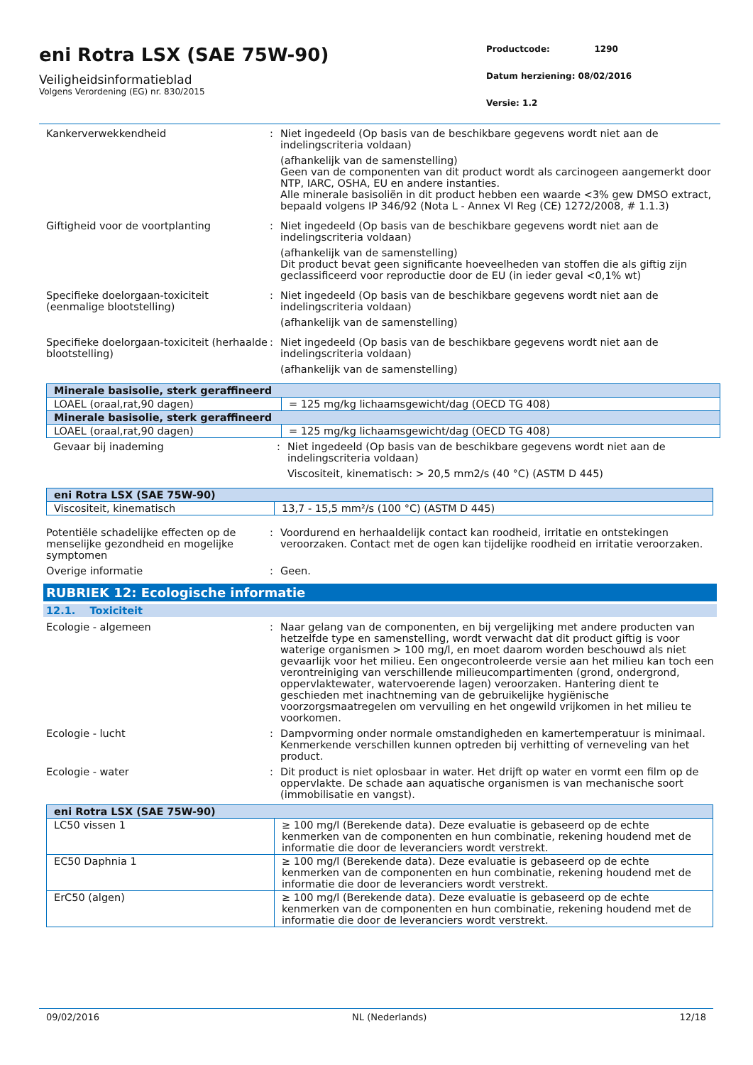eni Rotra LSX (SAE 75W-90)
Veiligheidsinformatieblad
Volgens Verordening (EG) nr. 830/2015
Productcode: 1290
Datum herziening: 08/02/2016
Versie: 1.2
Kankerverwekkendheid : Niet ingedeeld (Op basis van de beschikbare gegevens wordt niet aan de indelingscriteria voldaan)
(afhankelijk van de samenstelling)
Geen van de componenten van dit product wordt als carcinogeen aangemerkt door NTP, IARC, OSHA, EU en andere instanties.
Alle minerale basisoliën in dit product hebben een waarde <3% gew DMSO extract, bepaald volgens IP 346/92 (Nota L - Annex VI Reg (CE) 1272/2008, # 1.1.3)
Giftigheid voor de voortplanting : Niet ingedeeld (Op basis van de beschikbare gegevens wordt niet aan de indelingscriteria voldaan)
(afhankelijk van de samenstelling)
Dit product bevat geen significante hoeveelheden van stoffen die als giftig zijn geclassificeerd voor reproductie door de EU (in ieder geval <0,1% wt)
Specifieke doelorgaan-toxiciteit (eenmalige blootstelling)
: Niet ingedeeld (Op basis van de beschikbare gegevens wordt niet aan de indelingscriteria voldaan)
(afhankelijk van de samenstelling)
Specifieke doelorgaan-toxiciteit (herhaalde blootstelling)
: Niet ingedeeld (Op basis van de beschikbare gegevens wordt niet aan de indelingscriteria voldaan)
(afhankelijk van de samenstelling)
| Minerale basisolie, sterk geraffineerd | |
| --- | --- |
| LOAEL (oraal,rat,90 dagen) | = 125 mg/kg lichaamsgewicht/dag (OECD TG 408) |
| Minerale basisolie, sterk geraffineerd | |
| LOAEL (oraal,rat,90 dagen) | = 125 mg/kg lichaamsgewicht/dag (OECD TG 408) |
Gevaar bij inademing : Niet ingedeeld (Op basis van de beschikbare gegevens wordt niet aan de indelingscriteria voldaan)
Viscositeit, kinematisch: > 20,5 mm2/s (40 °C) (ASTM D 445)
| eni Rotra LSX (SAE 75W-90) | |
| --- | --- |
| Viscositeit, kinematisch | 13,7 - 15,5 mm²/s (100 °C) (ASTM D 445) |
Potentiële schadelijke effecten op de menselijke gezondheid en mogelijke symptomen
: Voordurend en herhaaldelijk contact kan roodheid, irritatie en ontstekingen veroorzaken. Contact met de ogen kan tijdelijke roodheid en irritatie veroorzaken.
Overige informatie : Geen.
RUBRIEK 12: Ecologische informatie
12.1. Toxiciteit
Ecologie - algemeen : Naar gelang van de componenten, en bij vergelijking met andere producten van hetzelfde type en samenstelling, wordt verwacht dat dit product giftig is voor waterige organismen > 100 mg/l, en moet daarom worden beschouwd als niet gevaarlijk voor het milieu. Een ongecontroleerde versie aan het milieu kan toch een verontreiniging van verschillende milieucompartimenten (grond, ondergrond, oppervlaktewater, watervoerende lagen) veroorzaken. Hantering dient te geschieden met inachtneming van de gebruikelijke hygiënische voorzorgsmaatregelen om vervuiling en het ongewild vrijkomen in het milieu te voorkomen.
Ecologie - lucht : Dampvorming onder normale omstandigheden en kamertemperatuur is minimaal. Kenmerkende verschillen kunnen optreden bij verhitting of verneveling van het product.
Ecologie - water : Dit product is niet oplosbaar in water. Het drijft op water en vormt een film op de oppervlakte. De schade aan aquatische organismen is van mechanische soort (immobilisatie en vangst).
| eni Rotra LSX (SAE 75W-90) | |
| --- | --- |
| LC50 vissen 1 | ≥ 100 mg/l (Berekende data). Deze evaluatie is gebaseerd op de echte kenmerken van de componenten en hun combinatie, rekening houdend met de informatie die door de leveranciers wordt verstrekt. |
| EC50 Daphnia 1 | ≥ 100 mg/l (Berekende data). Deze evaluatie is gebaseerd op de echte kenmerken van de componenten en hun combinatie, rekening houdend met de informatie die door de leveranciers wordt verstrekt. |
| ErC50 (algen) | ≥ 100 mg/l (Berekende data). Deze evaluatie is gebaseerd op de echte kenmerken van de componenten en hun combinatie, rekening houdend met de informatie die door de leveranciers wordt verstrekt. |
09/02/2016 NL (Nederlands) 12/18